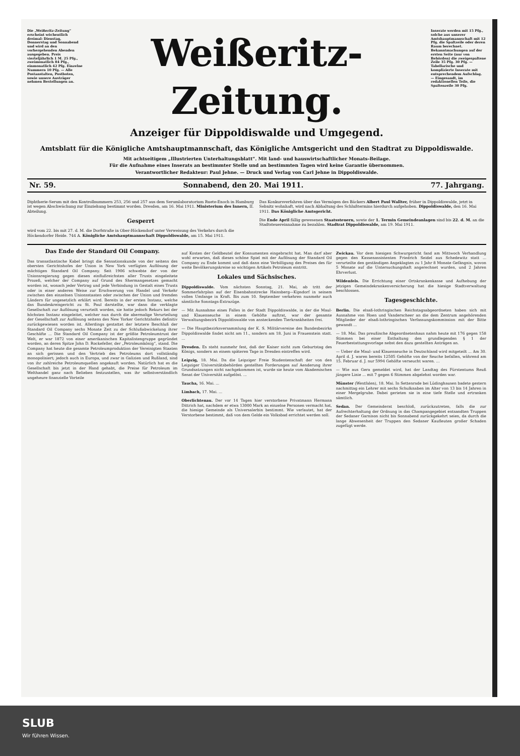Die „Weißeritz-Zeitung“ erscheint wöchentlich dreimal: Dienstag, Donnerstag und Sonnabend und wird an den vorhergehenden Abenden ausgegeben. Preis vierteljährlich 1 M. 25 Pfg., zweimonatlich 84 Pfg., einmonatlich 42 Pfg. Einzelne Nummern 10 Pfg. — Alle Postanstalten, Postboten, sowie unsere Austräger nehmen Bestellungen an.
Weißeritz-Zeitung.
Anzeiger für Dippoldiswalde und Umgegend.
Inserate werden mit 15 Pfg., solche aus unserer Amtshauptmannschaft mit 12 Pfg. die Spaltzeile oder deren Raum berechnet. Bekanntmachungen auf der ersten Seite (nur von Behörden) die zweigespaltene Zeile 35 Pfg. 30 Pfg. — Tabellarische und komplizierte Inserate mit entsprechendem Aufschlag. — Eingesandt, im redaktionellen Teile, die Spaltenzeile 30 Pfg.
Amtsblatt für die Königliche Amtshauptmannschaft, das Königliche Amtsgericht und den Stadtrat zu Dippoldiswalde.
Mit achtseitigem „Illustrierten Unterhaltungsblatt“. Mit land- und hauswirtschaftlicher Monats-Beilage.
Für die Aufnahme eines Inserats an bestimmter Stelle und an bestimmten Tagen wird keine Garantie übernommen.
Verantwortlicher Redakteur: Paul Jehne. — Druck und Verlag von Carl Jehne in Dippoldiswalde.
Nr. 59. Sonnabend, den 20. Mai 1911. 77. Jahrgang.
Diphtherie-Serum mit den Kontrollnummern 253, 256 und 257 aus dem Serumlaboratorium Ruete-Enoch in Hamburg ist wegen Abschwächung zur Einziehung bestimmt worden. Dresden, am 16. Mai 1911. Ministerium des Innern, II. Abteilung.
Gesperrt
wird vom 22. bis mit 27. d. M. die Dorfstraße in Ober-Höckendorf unter Verweisung des Verkehrs durch die Höckendorfer Heide. 744 A. Königliche Amtshauptmannschaft Dippoldiswalde, am 15. Mai 1911.
Das Konkursverfahren über das Vermögen des Bäckers Albert Paul Wallter, früher in Dippoldiswalde, jetzt in Sebnitz wohnhaft, wird nach Abhaltung des Schlußtermins hierdurch aufgehoben. Dippoldiswalde, den 16. Mai 1911. Das Königliche Amtsgericht.
Die Ende April fällig gewesenen Staatssteuern, sowie der 1. Termin Gemeindeanlagen sind bis 22. d. M. an die Stadtsteuereinnahme zu bezahlen. Stadtrat Dippoldiswalde, am 19. Mai 1911.
Das Ende der Standard Oil Company.
Das transatlantische Kabel bringt die Sensationskunde von der seitens des obersten Gerichtshofes der Union in New York verfügten Auflösung der mächtigen Standard Oil Company. Seit 1906 schwebte der von der Unionsregierung gegen diesen einflußreichsten aller Trusts eingeleitete Prozeß, welcher der Company auf Grund des Shermangesetzes gemacht worden ist, wonach jeder Vertrag und jede Verbindung in Gestalt eines Trusts oder in einer anderen Weise zur Erschwerung von Handel und Verkehr zwischen den einzelnen Unionsstaaten oder zwischen der Union und fremden Ländern für ungesetzlich erklärt wird. Bereits in der ersten Instanz, welche das Bundeskreisgericht zu St. Paul darstellte, war dann die verklagte Gesellschaft zur Auflösung verurteilt worden, sie hatte jedoch Rekurs bei der höchsten Instanz eingeleitet, welcher nun durch die abermalige Verurteilung der Gesellschaft zur Auflösung seitens des New Yorker Gerichtshofes definitiv zurückgewiesen worden ist. Allerdings gestattet der letztere Beschluß der Standard Oil Company sechs Monate Zeit zu der Schlußabwickelung ihrer Geschäfte ... Die Standard Oil Company ist der größte Petroleumtrust der Welt, er war 1872 von einer amerikanischen Kapitalistengruppe gegründet worden, an deren Spitze John D. Rockefeller, der „Petroleumkönig“, stand. Die Company hat heute die gesamte Petroleumproduktion der Vereinigten Staaten an sich gerissen und den Vertrieb des Petroleums dort vollständig monopolisiert; jedoch auch in Europa, und zwar in Galizien und Rußland, sind von ihr zahlreiche Petroleumquellen angekauft worden. Natürlich hat es die Gesellschaft bis jetzt in der Hand gehabt, die Preise für Petroleum im Welthandel ganz nach Belieben festzustellen, was ihr selbstverständlich ungeheure finanzielle Vorteile
auf Kosten der Geldbeutel der Konsumenten eingebracht hat. Man darf aber wohl erwarten, daß dieses schöne Spiel mit der Auflösung der Standard Oil Company zu Ende kommt und daß dann eine Verbilligung des Preises des für weite Bevölkerungskreise so wichtigen Artikels Petroleum eintritt.
Lokales und Sächsisches.
Dippoldiswalde. Vom nächsten Sonntag, 21. Mai, ab tritt der Sommerfahrplan auf der Eisenbahnstrecke Hainsberg—Kipsdorf in seinem vollen Umfange in Kraft. Bis zum 10. September verkehren nunmehr auch sämtliche Sonntags-Extrazüge.
— Mit Ausnahme eines Falles in der Stadt Dippoldiswalde, in der die Maul- und Klauenseuche in einem Gehöfte auftrat, war der gesamte Verwaltungsbezirk Dippoldiswalde von ansteckenden Tierkrankheiten frei.
— Die Hauptbezirksversammlung der K. S. Militärvereine des Bundesbezirks Dippoldiswalde findet nicht am 11., sondern am 18. Juni in Frauenstein statt. ...
Dresden. Es steht nunmehr fest, daß der Kaiser nicht zum Geburtstag des Königs, sondern an einem späteren Tage in Dresden eintreffen wird.
Leipzig, 18. Mai. Da die Leipziger Freie Studentenschaft der von den Leipziger Universitätsbehörden gestellten Forderungen auf Aenderung ihrer Grundsatzungen nicht nachgekommen ist, wurde sie heute vom Akademischen Senat der Universität aufgelöst. ...
Taucha, 16. Mai. ...
Limbach, 17. Mai. ...
Oberlichtenau. Der vor 14 Tagen hier verstorbene Privatmann Hermann Dittrich hat, nachdem er etwa 13000 Mark an einzelne Personen vermacht hat, die hiesige Gemeinde als Universalerbin bestimmt. Wie verlautet, hat der Verstorbene bestimmt, daß von dem Gelde ein Volksbad errichtet werden soll.
Zwickau. Vor dem hiesigen Schwurgericht fand am Mittwoch Verhandlung gegen den Kassenassistenten Friedrich Seidel aus Schedewitz statt ... verurteilte den geständigen Angeklagten zu 1 Jahr 8 Monate Gefängnis, wovon 5 Monate auf die Untersuchungshaft angerechnet wurden, und 2 Jahren Ehrverlust.
Wildenfels. Die Errichtung einer Ortskrankenkasse und Aufhebung der jetzigen Gemeindekrankenversicherung hat die hiesige Stadtverwaltung beschlossen.
Tagesgeschichte.
Berlin. Die elsaß-lothringischen Reichstagsabgeordneten haben sich mit Ausnahme von Hoen und Vanderscheer an die dem Zentrum angehörenden Mitglieder der elsaß-lothringischen Verfassungskommission mit der Bitte gewandt ...
— 18. Mai. Das preußische Abgeordnetenhaus nahm heute mit 176 gegen 158 Stimmen bei einer Enthaltung den grundlegenden § 1 der Feuerbestattungsvorlage nebst den dazu gestellten Anträgen an.
— Ueber die Maul- und Klauenseuche in Deutschland wird mitgeteilt ... Am 30. April d. J. waren bereits 12505 Gehöfte von der Seuche befallen, während am 15. Februar d. J. nur 5994 Gehöfte verseucht waren. ...
— Wie aus Gera gemeldet wird, hat der Landtag des Fürstentums Reuß jüngere Linie ... mit 7 gegen 6 Stimmen abgelehnt worden war.
Münster (Westfalen), 18. Mai. In Settenrade bei Lüdinghausen badete gestern nachmittag ein Lehrer mit sechs Schulknaben im Alter von 13 bis 14 Jahren in einer Mergelgrube. Dabei gerieten sie in eine tiefe Stelle und ertranken sämtlich.
Sedan. Der Gemeinderat beschloß, zurückzutreten, falls die zur Aufrechterhaltung der Ordnung in das Champangegebiet entsandten Truppen der Sedaner Garnison nicht bis Sonnabend zurückgekehrt seien, da durch die lange Abwesenheit der Truppen den Sedaner Kaufleuten großer Schaden zugefügt werde.
SLUB
Wir führen Wissen.